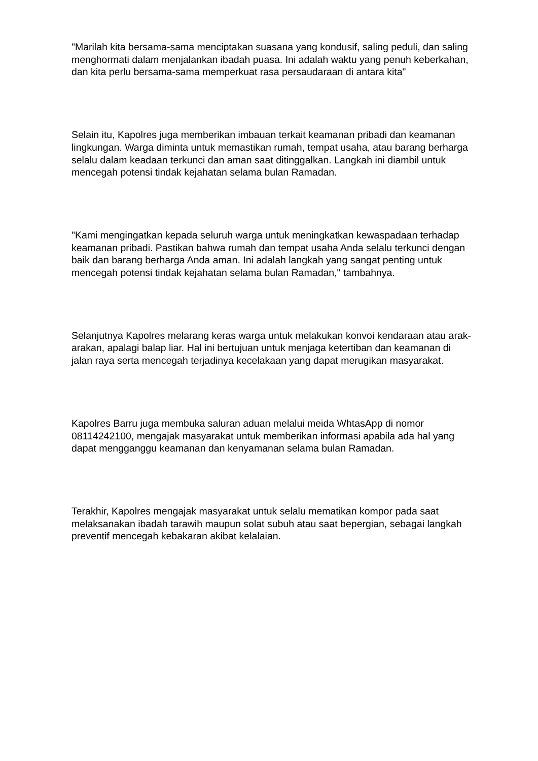"Marilah kita bersama-sama menciptakan suasana yang kondusif, saling peduli, dan saling menghormati dalam menjalankan ibadah puasa. Ini adalah waktu yang penuh keberkahan, dan kita perlu bersama-sama memperkuat rasa persaudaraan di antara kita"
Selain itu, Kapolres juga memberikan imbauan terkait keamanan pribadi dan keamanan lingkungan. Warga diminta untuk memastikan rumah, tempat usaha, atau barang berharga selalu dalam keadaan terkunci dan aman saat ditinggalkan. Langkah ini diambil untuk mencegah potensi tindak kejahatan selama bulan Ramadan.
"Kami mengingatkan kepada seluruh warga untuk meningkatkan kewaspadaan terhadap keamanan pribadi. Pastikan bahwa rumah dan tempat usaha Anda selalu terkunci dengan baik dan barang berharga Anda aman. Ini adalah langkah yang sangat penting untuk mencegah potensi tindak kejahatan selama bulan Ramadan," tambahnya.
Selanjutnya Kapolres melarang keras warga untuk melakukan konvoi kendaraan atau arak-arakan, apalagi balap liar. Hal ini bertujuan untuk menjaga ketertiban dan keamanan di jalan raya serta mencegah terjadinya kecelakaan yang dapat merugikan masyarakat.
Kapolres Barru juga membuka saluran aduan melalui meida WhtasApp di nomor 08114242100, mengajak masyarakat untuk memberikan informasi apabila ada hal yang dapat mengganggu keamanan dan kenyamanan selama bulan Ramadan.
Terakhir, Kapolres mengajak masyarakat untuk selalu mematikan kompor pada saat melaksanakan ibadah tarawih maupun solat subuh atau saat bepergian, sebagai langkah preventif mencegah kebakaran akibat kelalaian.